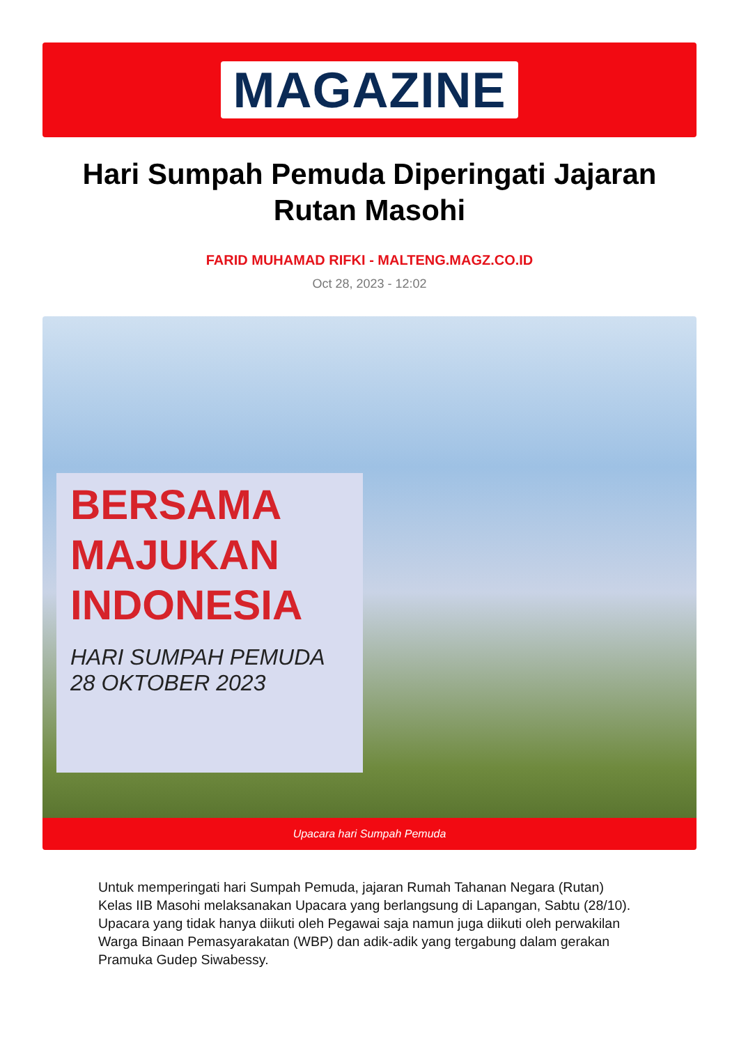MAGAZINE
Hari Sumpah Pemuda Diperingati Jajaran Rutan Masohi
FARID MUHAMAD RIFKI - MALTENG.MAGZ.CO.ID
Oct 28, 2023 - 12:02
BERSAMA MAJUKAN INDONESIA
HARI SUMPAH PEMUDA 28 OKTOBER 2023
Upacara hari Sumpah Pemuda
Untuk memperingati hari Sumpah Pemuda, jajaran Rumah Tahanan Negara (Rutan) Kelas IIB Masohi melaksanakan Upacara yang berlangsung di Lapangan, Sabtu (28/10). Upacara yang tidak hanya diikuti oleh Pegawai saja namun juga diikuti oleh perwakilan Warga Binaan Pemasyarakatan (WBP) dan adik-adik yang tergabung dalam gerakan Pramuka Gudep Siwabessy.